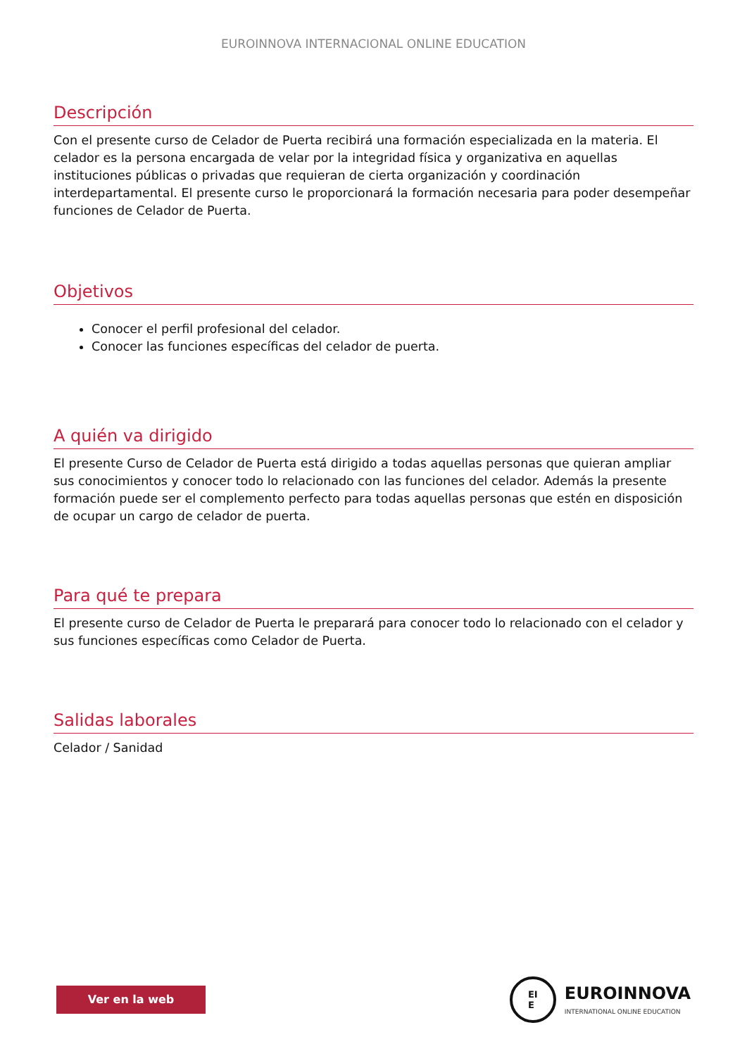EUROINNOVA INTERNACIONAL ONLINE EDUCATION
Descripción
Con el presente curso de Celador de Puerta recibirá una formación especializada en la materia. El celador es la persona encargada de velar por la integridad física y organizativa en aquellas instituciones públicas o privadas que requieran de cierta organización y coordinación interdepartamental. El presente curso le proporcionará la formación necesaria para poder desempeñar funciones de Celador de Puerta.
Objetivos
Conocer el perfil profesional del celador.
Conocer las funciones específicas del celador de puerta.
A quién va dirigido
El presente Curso de Celador de Puerta está dirigido a todas aquellas personas que quieran ampliar sus conocimientos y conocer todo lo relacionado con las funciones del celador. Además la presente formación puede ser el complemento perfecto para todas aquellas personas que estén en disposición de ocupar un cargo de celador de puerta.
Para qué te prepara
El presente curso de Celador de Puerta le preparará para conocer todo lo relacionado con el celador y sus funciones específicas como Celador de Puerta.
Salidas laborales
Celador / Sanidad
Ver en la web
EI
E
EUROINNOVA
INTERNATIONAL ONLINE EDUCATION